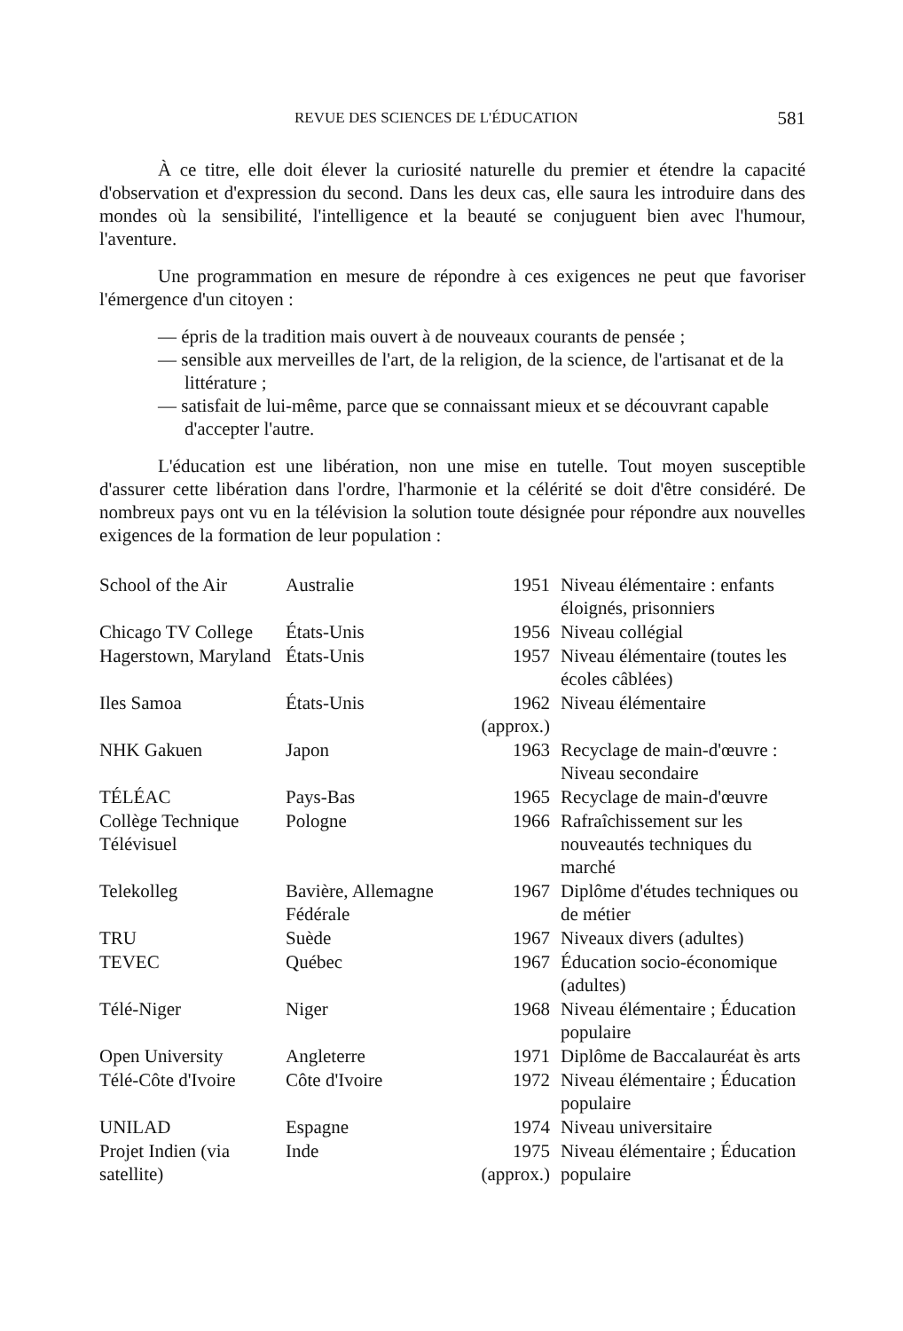REVUE DES SCIENCES DE L'ÉDUCATION 581
À ce titre, elle doit élever la curiosité naturelle du premier et étendre la capacité d'observation et d'expression du second. Dans les deux cas, elle saura les introduire dans des mondes où la sensibilité, l'intelligence et la beauté se conjuguent bien avec l'humour, l'aventure.
Une programmation en mesure de répondre à ces exigences ne peut que favoriser l'émergence d'un citoyen :
— épris de la tradition mais ouvert à de nouveaux courants de pensée ;
— sensible aux merveilles de l'art, de la religion, de la science, de l'artisanat et de la littérature ;
— satisfait de lui-même, parce que se connaissant mieux et se découvrant capable d'accepter l'autre.
L'éducation est une libération, non une mise en tutelle. Tout moyen susceptible d'assurer cette libération dans l'ordre, l'harmonie et la célérité se doit d'être considéré. De nombreux pays ont vu en la télévision la solution toute désignée pour répondre aux nouvelles exigences de la formation de leur population :
| School of the Air | Australie | 1951 | Niveau élémentaire : enfants éloignés, prisonniers |
| Chicago TV College | États-Unis | 1956 | Niveau collégial |
| Hagerstown, Maryland | États-Unis | 1957 | Niveau élémentaire (toutes les écoles câblées) |
| Iles Samoa | États-Unis | 1962 (approx.) | Niveau élémentaire |
| NHK Gakuen | Japon | 1963 | Recyclage de main-d'œuvre : Niveau secondaire |
| TÉLÉAC | Pays-Bas | 1965 | Recyclage de main-d'œuvre |
| Collège Technique Télévisuel | Pologne | 1966 | Rafraîchissement sur les nouveautés techniques du marché |
| Telekolleg | Bavière, Allemagne Fédérale | 1967 | Diplôme d'études techniques ou de métier |
| TRU | Suède | 1967 | Niveaux divers (adultes) |
| TEVEC | Québec | 1967 | Éducation socio-économique (adultes) |
| Télé-Niger | Niger | 1968 | Niveau élémentaire ; Éducation populaire |
| Open University | Angleterre | 1971 | Diplôme de Baccalauréat ès arts |
| Télé-Côte d'Ivoire | Côte d'Ivoire | 1972 | Niveau élémentaire ; Éducation populaire |
| UNILAD | Espagne | 1974 | Niveau universitaire |
| Projet Indien (via satellite) | Inde | 1975 (approx.) | Niveau élémentaire ; Éducation populaire |